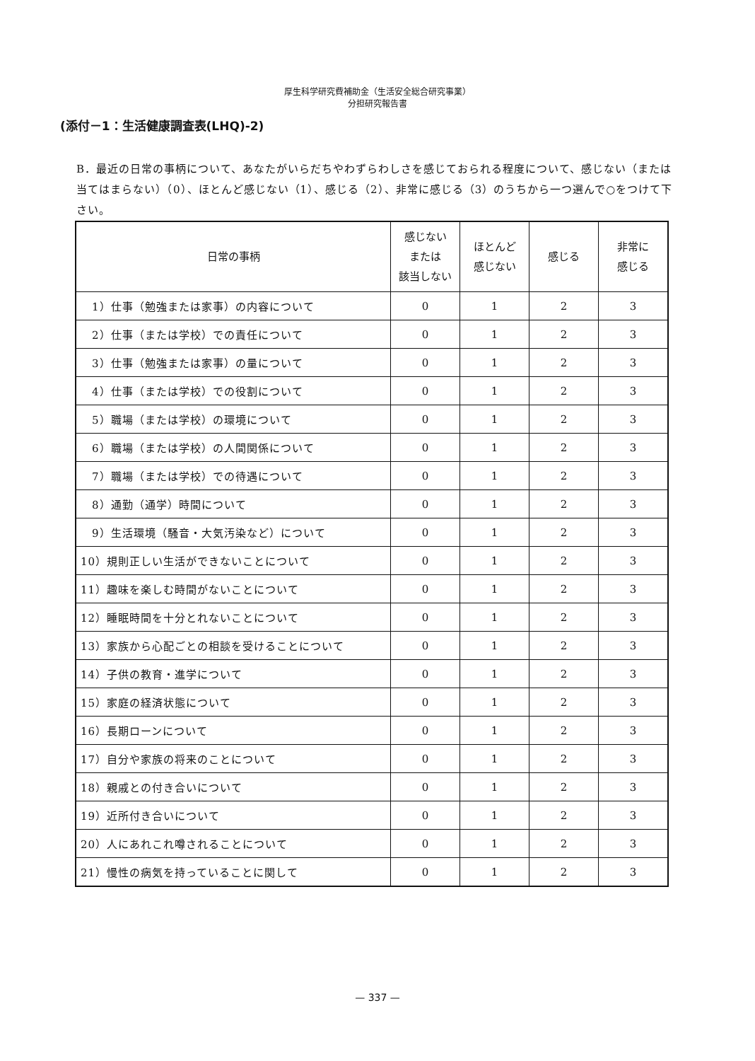厚生科学研究費補助金（生活安全総合研究事業）
分担研究報告書
(添付－1：生活健康調査表(LHQ)-2)
B．最近の日常の事柄について、あなたがいらだちやわずらわしさを感じておられる程度について、感じない（または当てはまらない）（0）、ほとんど感じない（1）、感じる（2）、非常に感じる（3）のうちから一つ選んで○をつけて下さい。
| 日常の事柄 | 感じない または 該当しない | ほとんど 感じない | 感じる | 非常に 感じる |
| --- | --- | --- | --- | --- |
| 1）仕事（勉強または家事）の内容について | 0 | 1 | 2 | 3 |
| 2）仕事（または学校）での責任について | 0 | 1 | 2 | 3 |
| 3）仕事（勉強または家事）の量について | 0 | 1 | 2 | 3 |
| 4）仕事（または学校）での役割について | 0 | 1 | 2 | 3 |
| 5）職場（または学校）の環境について | 0 | 1 | 2 | 3 |
| 6）職場（または学校）の人間関係について | 0 | 1 | 2 | 3 |
| 7）職場（または学校）での待遇について | 0 | 1 | 2 | 3 |
| 8）通勤（通学）時間について | 0 | 1 | 2 | 3 |
| 9）生活環境（騒音・大気汚染など）について | 0 | 1 | 2 | 3 |
| 10）規則正しい生活ができないことについて | 0 | 1 | 2 | 3 |
| 11）趣味を楽しむ時間がないことについて | 0 | 1 | 2 | 3 |
| 12）睡眠時間を十分とれないことについて | 0 | 1 | 2 | 3 |
| 13）家族から心配ごとの相談を受けることについて | 0 | 1 | 2 | 3 |
| 14）子供の教育・進学について | 0 | 1 | 2 | 3 |
| 15）家庭の経済状態について | 0 | 1 | 2 | 3 |
| 16）長期ローンについて | 0 | 1 | 2 | 3 |
| 17）自分や家族の将来のことについて | 0 | 1 | 2 | 3 |
| 18）親戚との付き合いについて | 0 | 1 | 2 | 3 |
| 19）近所付き合いについて | 0 | 1 | 2 | 3 |
| 20）人にあれこれ噂されることについて | 0 | 1 | 2 | 3 |
| 21）慢性の病気を持っていることに関して | 0 | 1 | 2 | 3 |
— 337 —